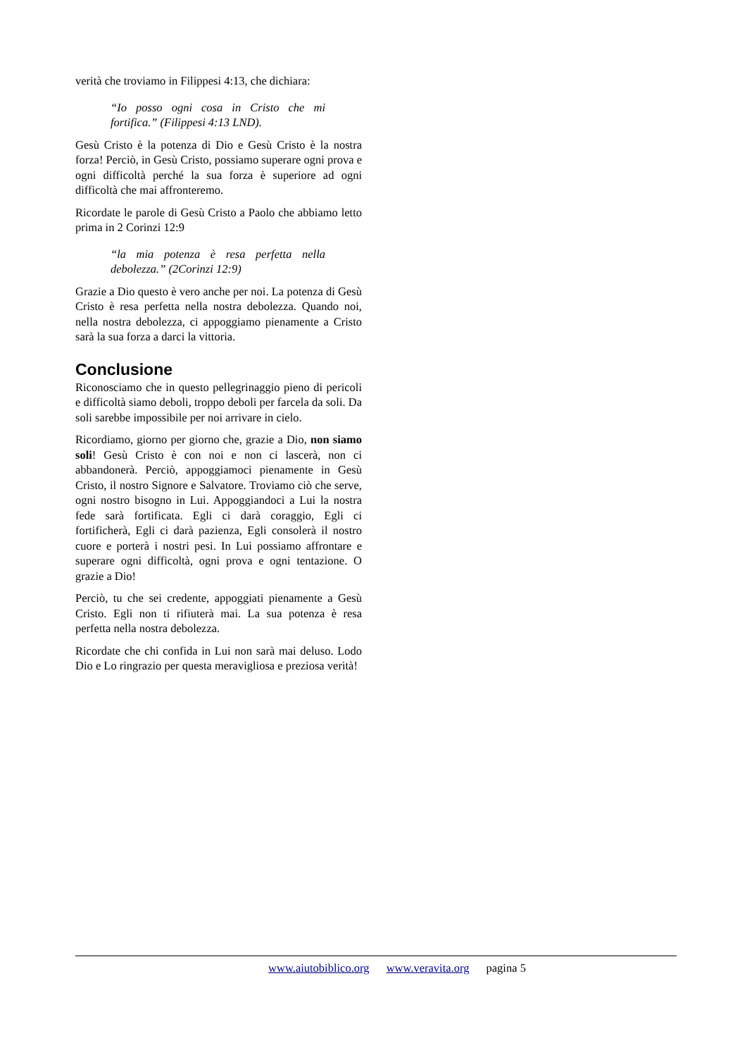verità che troviamo in Filippesi 4:13, che dichiara:
“Io posso ogni cosa in Cristo che mi fortifica.” (Filippesi 4:13 LND).
Gesù Cristo è la potenza di Dio e Gesù Cristo è la nostra forza! Perciò, in Gesù Cristo, possiamo superare ogni prova e ogni difficoltà perché la sua forza è superiore ad ogni difficoltà che mai affronteremo.
Ricordate le parole di Gesù Cristo a Paolo che abbiamo letto prima in 2 Corinzi 12:9
“la mia potenza è resa perfetta nella debolezza.” (2Corinzi 12:9)
Grazie a Dio questo è vero anche per noi. La potenza di Gesù Cristo è resa perfetta nella nostra debolezza. Quando noi, nella nostra debolezza, ci appoggiamo pienamente a Cristo sarà la sua forza a darci la vittoria.
Conclusione
Riconosciamo che in questo pellegrinaggio pieno di pericoli e difficoltà siamo deboli, troppo deboli per farcela da soli. Da soli sarebbe impossibile per noi arrivare in cielo.
Ricordiamo, giorno per giorno che, grazie a Dio, non siamo soli! Gesù Cristo è con noi e non ci lascerà, non ci abbandonerà. Perciò, appoggiamoci pienamente in Gesù Cristo, il nostro Signore e Salvatore. Troviamo ciò che serve, ogni nostro bisogno in Lui. Appoggiandoci a Lui la nostra fede sarà fortificata. Egli ci darà coraggio, Egli ci fortificherà, Egli ci darà pazienza, Egli consolerà il nostro cuore e porterà i nostri pesi. In Lui possiamo affrontare e superare ogni difficoltà, ogni prova e ogni tentazione. O grazie a Dio!
Perciò, tu che sei credente, appoggiati pienamente a Gesù Cristo. Egli non ti rifiuterà mai. La sua potenza è resa perfetta nella nostra debolezza.
Ricordate che chi confida in Lui non sarà mai deluso. Lodo Dio e Lo ringrazio per questa meravigliosa e preziosa verità!
www.aiutobiblico.org www.veravita.org pagina 5